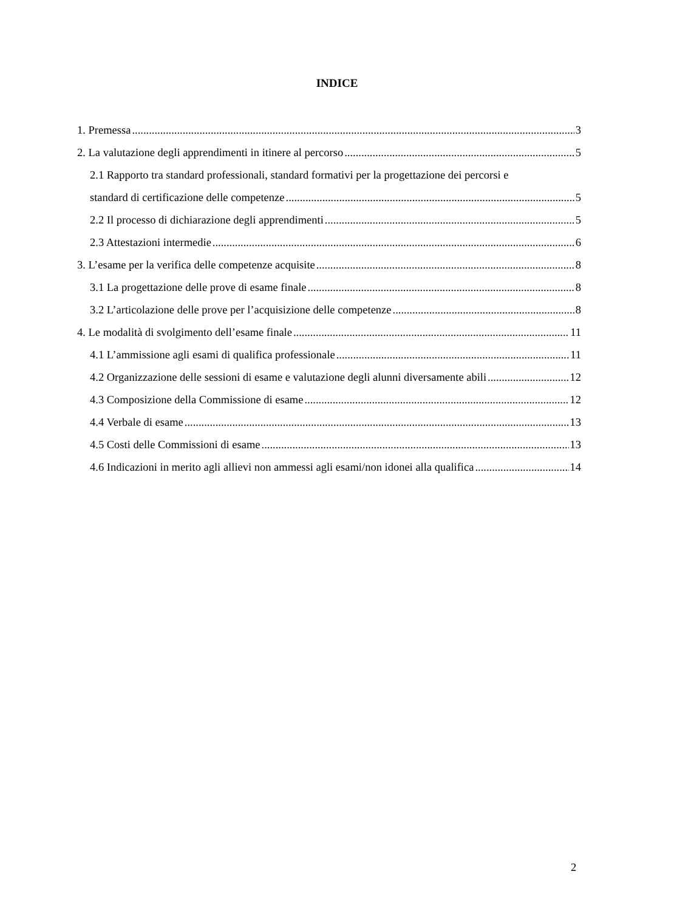INDICE
1. Premessa 3
2. La valutazione degli apprendimenti in itinere al percorso 5
2.1 Rapporto tra standard professionali, standard formativi per la progettazione dei percorsi e
standard di certificazione delle competenze 5
2.2 Il processo di dichiarazione degli apprendimenti 5
2.3 Attestazioni intermedie 6
3. L’esame per la verifica delle competenze acquisite 8
3.1 La progettazione delle prove di esame finale 8
3.2 L’articolazione delle prove per l’acquisizione delle competenze 8
4. Le modalità di svolgimento dell’esame finale 11
4.1 L’ammissione agli esami di qualifica professionale 11
4.2 Organizzazione delle sessioni di esame e valutazione degli alunni diversamente abili 12
4.3 Composizione della Commissione di esame 12
4.4 Verbale di esame 13
4.5 Costi delle Commissioni di esame 13
4.6 Indicazioni in merito agli allievi non ammessi agli esami/non idonei alla qualifica 14
2